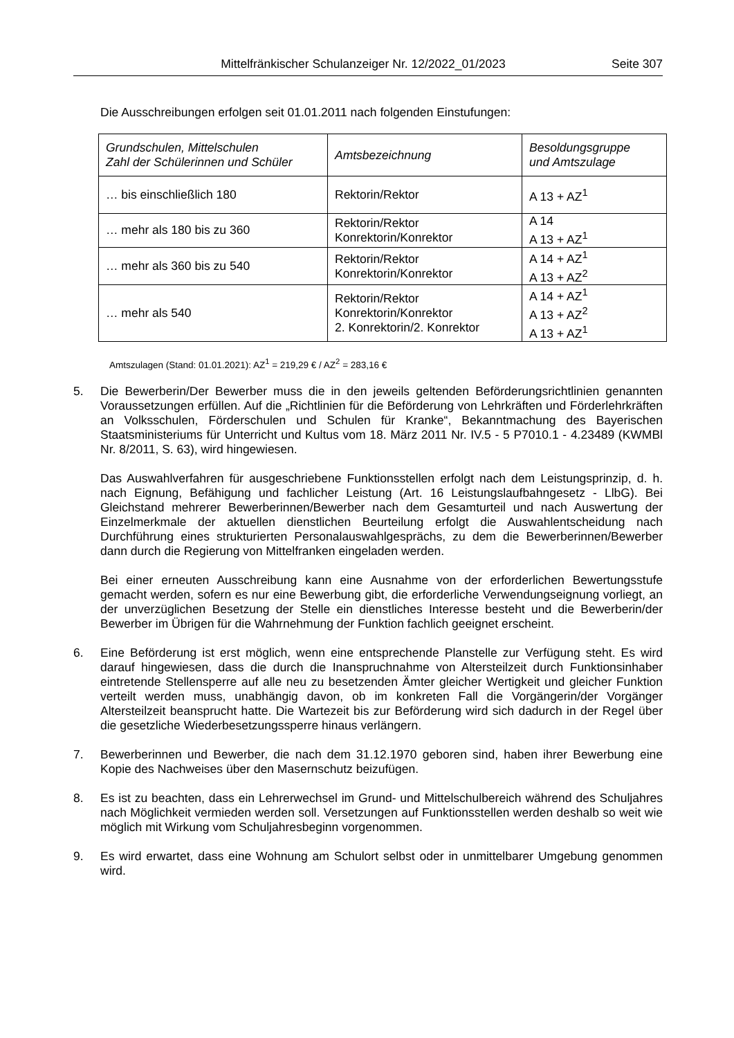Mittelfränkischer Schulanzeiger Nr. 12/2022_01/2023 Seite 307
Die Ausschreibungen erfolgen seit 01.01.2011 nach folgenden Einstufungen:
| Grundschulen, Mittelschulen Zahl der Schülerinnen und Schüler | Amtsbezeichnung | Besoldungsgruppe und Amtszulage |
| --- | --- | --- |
| … bis einschließlich 180 | Rektorin/Rektor | A 13 + AZ<sup>1</sup> |
| … mehr als 180 bis zu 360 | Rektorin/Rektor Konrektorin/Konrektor | A 14 A 13 + AZ<sup>1</sup> |
| … mehr als 360 bis zu 540 | Rektorin/Rektor Konrektorin/Konrektor | A 14 + AZ<sup>1</sup> A 13 + AZ<sup>2</sup> |
| … mehr als 540 | Rektorin/Rektor Konrektorin/Konrektor 2. Konrektorin/2. Konrektor | A 14 + AZ<sup>1</sup> A 13 + AZ<sup>2</sup> A 13 + AZ<sup>1</sup> |
Amtszulagen (Stand: 01.01.2021): AZ<sup>1</sup> = 219,29 € / AZ<sup>2</sup> = 283,16 €
5. Die Bewerberin/Der Bewerber muss die in den jeweils geltenden Beförderungsrichtlinien genannten Voraussetzungen erfüllen. Auf die „Richtlinien für die Beförderung von Lehrkräften und Förderlehrkräften an Volksschulen, Förderschulen und Schulen für Kranke“, Bekanntmachung des Bayerischen Staatsministeriums für Unterricht und Kultus vom 18. März 2011 Nr. IV.5 - 5 P7010.1 - 4.23489 (KWMBl Nr. 8/2011, S. 63), wird hingewiesen.
Das Auswahlverfahren für ausgeschriebene Funktionsstellen erfolgt nach dem Leistungsprinzip, d. h. nach Eignung, Befähigung und fachlicher Leistung (Art. 16 Leistungslaufbahngesetz - LlbG). Bei Gleichstand mehrerer Bewerberinnen/Bewerber nach dem Gesamturteil und nach Auswertung der Einzelmerkmale der aktuellen dienstlichen Beurteilung erfolgt die Auswahlentscheidung nach Durchführung eines strukturierten Personalauswahlgesprächs, zu dem die Bewerberinnen/Bewerber dann durch die Regierung von Mittelfranken eingeladen werden.
Bei einer erneuten Ausschreibung kann eine Ausnahme von der erforderlichen Bewertungsstufe gemacht werden, sofern es nur eine Bewerbung gibt, die erforderliche Verwendungseignung vorliegt, an der unverzüglichen Besetzung der Stelle ein dienstliches Interesse besteht und die Bewerberin/der Bewerber im Übrigen für die Wahrnehmung der Funktion fachlich geeignet erscheint.
6. Eine Beförderung ist erst möglich, wenn eine entsprechende Planstelle zur Verfügung steht. Es wird darauf hingewiesen, dass die durch die Inanspruchnahme von Altersteilzeit durch Funktionsinhaber eintretende Stellensperre auf alle neu zu besetzenden Ämter gleicher Wertigkeit und gleicher Funktion verteilt werden muss, unabhängig davon, ob im konkreten Fall die Vorgängerin/der Vorgänger Altersteilzeit beansprucht hatte. Die Wartezeit bis zur Beförderung wird sich dadurch in der Regel über die gesetzliche Wiederbesetzungssperre hinaus verlängern.
7. Bewerberinnen und Bewerber, die nach dem 31.12.1970 geboren sind, haben ihrer Bewerbung eine Kopie des Nachweises über den Masernschutz beizufügen.
8. Es ist zu beachten, dass ein Lehrerwechsel im Grund- und Mittelschulbereich während des Schuljahres nach Möglichkeit vermieden werden soll. Versetzungen auf Funktionsstellen werden deshalb so weit wie möglich mit Wirkung vom Schuljahresbeginn vorgenommen.
9. Es wird erwartet, dass eine Wohnung am Schulort selbst oder in unmittelbarer Umgebung genommen wird.